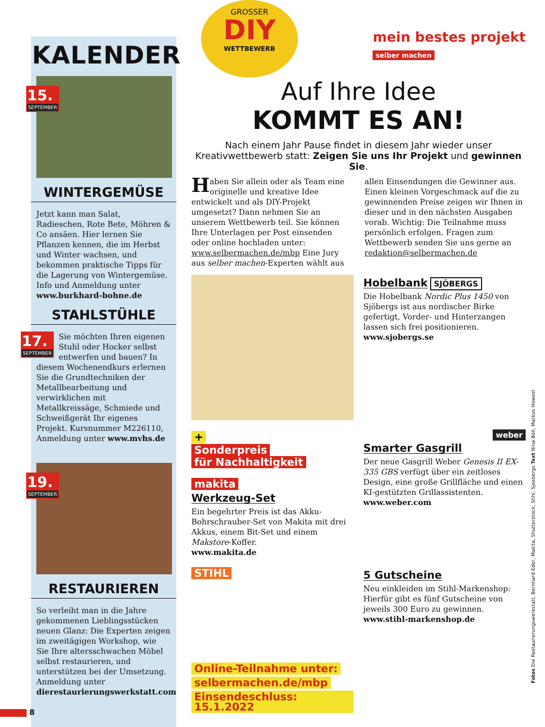KALENDER
15.
SEPTEMBER
WINTERGEMÜSE
Jetzt kann man Salat, Radieschen, Rote Bete, Möhren & Co ansäen. Hier lernen Sie Pflanzen kennen, die im Herbst und Winter wachsen, und bekommen praktische Tipps für die Lagerung von Wintergemüse. Info und Anmeldung unter www.burkhard-bohne.de
STAHLSTÜHLE
17.
SEPTEMBER
Sie möchten Ihren eigenen Stuhl oder Hocker selbst entwerfen und bauen? In diesem Wochenendkurs erlernen Sie die Grundtechniken der Metallbearbeitung und verwirklichen mit Metallkreissäge, Schmiede und Schweißgerät Ihr eigenes Projekt. Kursnummer M226110, Anmeldung unter www.mvhs.de
19.
SEPTEMBER
RESTAURIEREN
So verleiht man in die Jahre gekommenen Lieblingsstücken neuen Glanz: Die Experten zeigen im zweitägigen Workshop, wie Sie Ihre altersschwachen Möbel selbst restaurieren, und unterstützen bei der Umsetzung. Anmeldung unter dierestaurierungswerkstatt.com
GROSSER
DIY
WETTBEWERB
mein bestes projekt
selber machen
Auf Ihre Idee
KOMMT ES AN!
Nach einem Jahr Pause findet in diesem Jahr wieder unser Kreativwettbewerb statt: Zeigen Sie uns Ihr Projekt und gewinnen Sie.
Haben Sie allein oder als Team eine originelle und kreative Idee entwickelt und als DIY-Projekt umgesetzt? Dann nehmen Sie an unserem Wettbewerb teil. Sie können Ihre Unterlagen per Post einsenden oder online hochladen unter: www.selbermachen.de/mbp Eine Jury aus selber machen-Experten wählt aus allen Einsendungen die Gewinner aus. Einen kleinen Vorgeschmack auf die zu gewinnenden Preise zeigen wir Ihnen in dieser und in den nächsten Ausgaben vorab. Wichtig: Die Teilnahme muss persönlich erfolgen. Fragen zum Wettbewerb senden Sie uns gerne an redaktion@selbermachen.de
Hobelbank
SJÖBERGS
Die Hobelbank Nordic Plus 1450 von Sjöbergs ist aus nordischer Birke gefertigt, Vorder- und Hinterzangen lassen sich frei positionieren.
www.sjobergs.se
+
Sonderpreis
für Nachhaltigkeit
makita
Werkzeug-Set
Ein begehrter Preis ist das Akku-Bohrschrauber-Set von Makita mit drei Akkus, einem Bit-Set und einem Makstore-Koffer.
www.makita.de
weber
Smarter Gasgrill
Der neue Gasgrill Weber Genesis II EX-335 GBS verfügt über ein zeitloses Design, eine große Grillfläche und einen KI-gestützten Grillassistenten.
www.weber.com
STIHL
Online-Teilnahme unter:
selbermachen.de/mbp
Einsendeschluss: 15.1.2022
5 Gutscheine
Neu einkleiden im Stihl-Markenshop: Hierfür gibt es fünf Gutscheine von jeweils 300 Euro zu gewinnen.
www.stihl-markenshop.de
8
Fotos Die Restaurierungswerkstatt, Bernhard Eder, Makita, Shutterstock, Stihl, Sjoebergs Text Nina Böll, Markus Howest